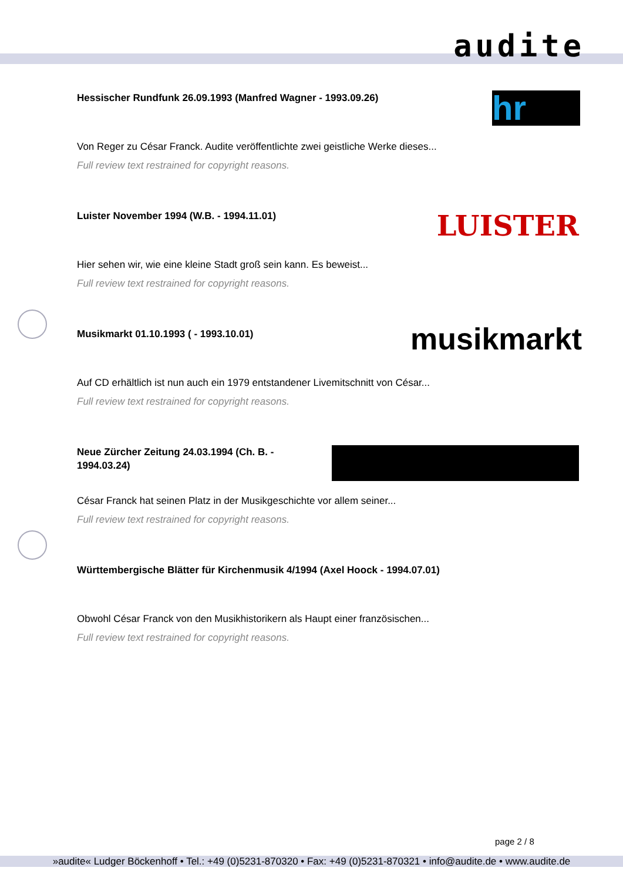audite
Hessischer Rundfunk 26.09.1993 (Manfred Wagner - 1993.09.26)
hr
Von Reger zu César Franck. Audite veröffentlichte zwei geistliche Werke dieses...
Full review text restrained for copyright reasons.
Luister November 1994 (W.B. - 1994.11.01)
LUISTER
Hier sehen wir, wie eine kleine Stadt groß sein kann. Es beweist...
Full review text restrained for copyright reasons.
Musikmarkt 01.10.1993 ( - 1993.10.01)
musikmarkt
Auf CD erhältlich ist nun auch ein 1979 entstandener Livemitschnitt von César...
Full review text restrained for copyright reasons.
Neue Zürcher Zeitung 24.03.1994 (Ch. B. - 1994.03.24)
César Franck hat seinen Platz in der Musikgeschichte vor allem seiner...
Full review text restrained for copyright reasons.
Württembergische Blätter für Kirchenmusik 4/1994 (Axel Hoock - 1994.07.01)
Obwohl César Franck von den Musikhistorikern als Haupt einer französischen...
Full review text restrained for copyright reasons.
page 2 / 8
»audite« Ludger Böckenhoff • Tel.: +49 (0)5231-870320 • Fax: +49 (0)5231-870321 • info@audite.de • www.audite.de